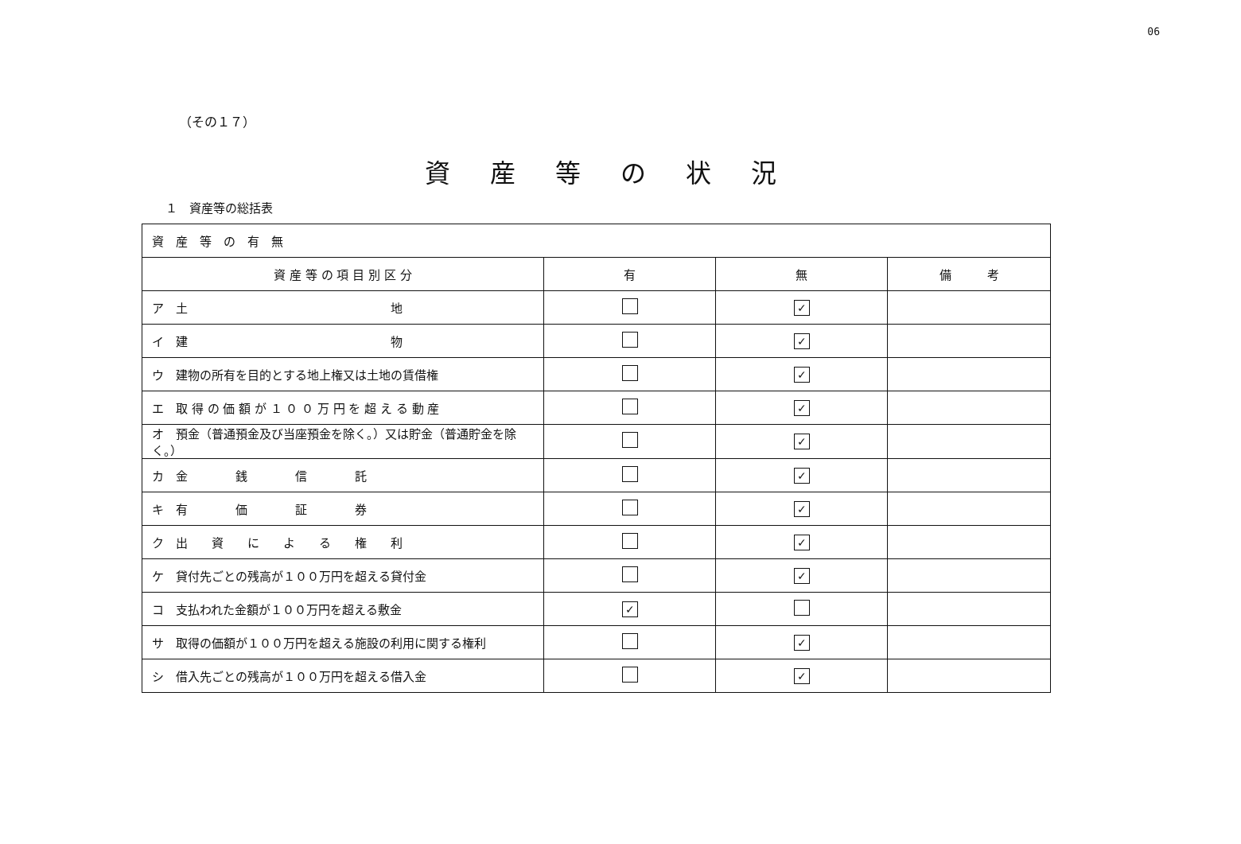06
（その１７）
資産等の状況
１　資産等の総括表
| 資 産 等 の 有 無 | | | |
| 資 産 等 の 項 目 別 区 分 | 有 | 無 | 備 考 |
| ア 土 地 | | ✓ | |
| イ 建 物 | | ✓ | |
| ウ 建物の所有を目的とする地上権又は土地の賃借権 | | ✓ | |
| エ 取 得 の 価 額 が １ ０ ０ 万 円 を 超 え る 動 産 | | ✓ | |
| オ 預金（普通預金及び当座預金を除く。）又は貯金（普通貯金を除く。） | | ✓ | |
| カ 金 銭 信 託 | | ✓ | |
| キ 有 価 証 券 | | ✓ | |
| ク 出 資 に よ る 権 利 | | ✓ | |
| ケ 貸付先ごとの残高が１００万円を超える貸付金 | | ✓ | |
| コ 支払われた金額が１００万円を超える敷金 | ✓ | | |
| サ 取得の価額が１００万円を超える施設の利用に関する権利 | | ✓ | |
| シ 借入先ごとの残高が１００万円を超える借入金 | | ✓ | |